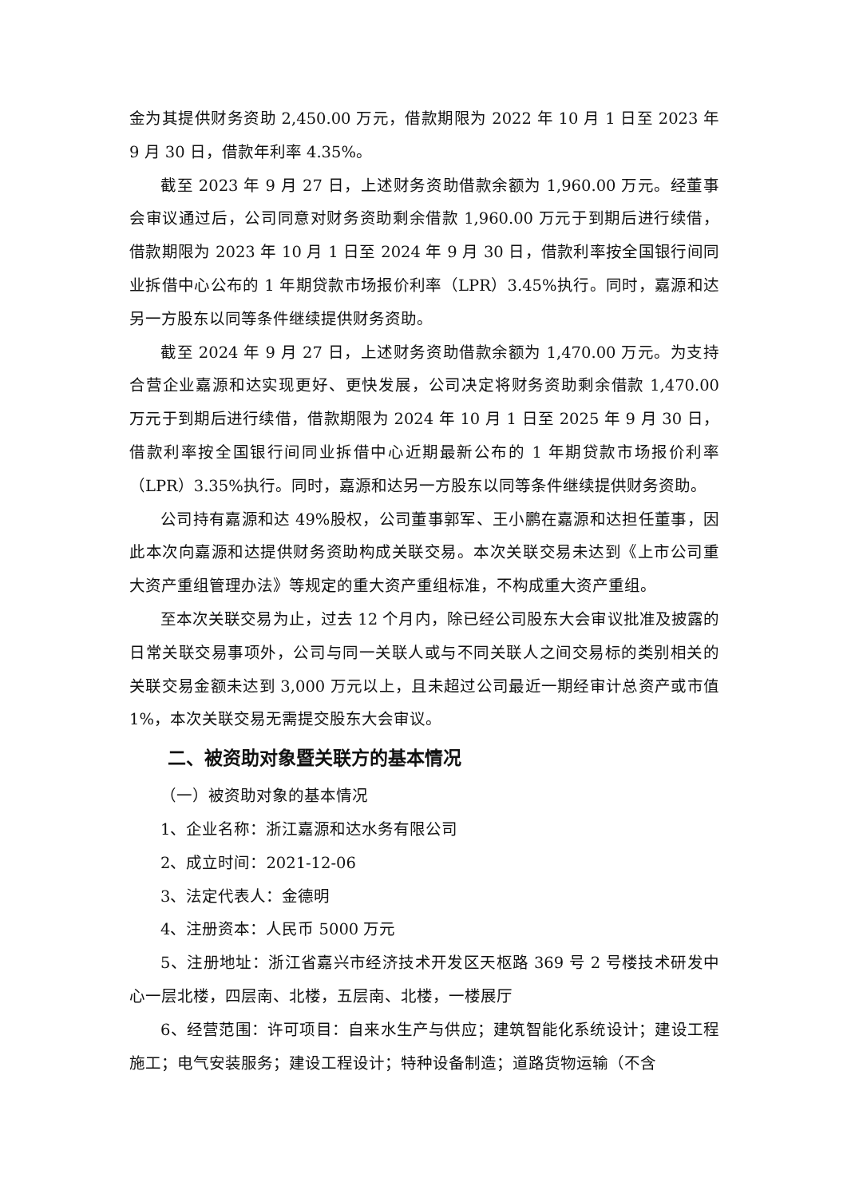金为其提供财务资助 2,450.00 万元，借款期限为 2022 年 10 月 1 日至 2023 年 9 月 30 日，借款年利率 4.35%。
截至 2023 年 9 月 27 日，上述财务资助借款余额为 1,960.00 万元。经董事会审议通过后，公司同意对财务资助剩余借款 1,960.00 万元于到期后进行续借，借款期限为 2023 年 10 月 1 日至 2024 年 9 月 30 日，借款利率按全国银行间同业拆借中心公布的 1 年期贷款市场报价利率（LPR）3.45%执行。同时，嘉源和达另一方股东以同等条件继续提供财务资助。
截至 2024 年 9 月 27 日，上述财务资助借款余额为 1,470.00 万元。为支持合营企业嘉源和达实现更好、更快发展，公司决定将财务资助剩余借款 1,470.00 万元于到期后进行续借，借款期限为 2024 年 10 月 1 日至 2025 年 9 月 30 日，借款利率按全国银行间同业拆借中心近期最新公布的 1 年期贷款市场报价利率（LPR）3.35%执行。同时，嘉源和达另一方股东以同等条件继续提供财务资助。
公司持有嘉源和达 49%股权，公司董事郭军、王小鹏在嘉源和达担任董事，因此本次向嘉源和达提供财务资助构成关联交易。本次关联交易未达到《上市公司重大资产重组管理办法》等规定的重大资产重组标准，不构成重大资产重组。
至本次关联交易为止，过去 12 个月内，除已经公司股东大会审议批准及披露的日常关联交易事项外，公司与同一关联人或与不同关联人之间交易标的类别相关的关联交易金额未达到 3,000 万元以上，且未超过公司最近一期经审计总资产或市值 1%，本次关联交易无需提交股东大会审议。
二、被资助对象暨关联方的基本情况
（一）被资助对象的基本情况
1、企业名称：浙江嘉源和达水务有限公司
2、成立时间：2021-12-06
3、法定代表人：金德明
4、注册资本：人民币 5000 万元
5、注册地址：浙江省嘉兴市经济技术开发区天枢路 369 号 2 号楼技术研发中心一层北楼，四层南、北楼，五层南、北楼，一楼展厅
6、经营范围：许可项目：自来水生产与供应；建筑智能化系统设计；建设工程施工；电气安装服务；建设工程设计；特种设备制造；道路货物运输（不含